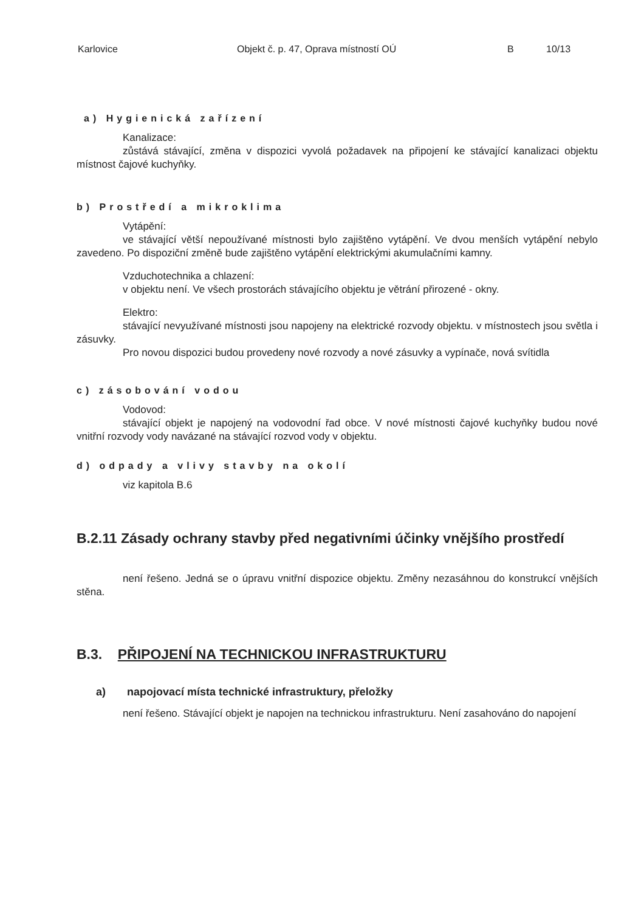Karlovice Objekt č. p. 47, Oprava místností OÚ B 10/13
a) Hygienická zařízení
Kanalizace:
zůstává stávající, změna v dispozici vyvolá požadavek na připojení ke stávající kanalizaci objektu místnost čajové kuchyňky.
b) Prostředí a mikroklima
Vytápění:
ve stávající větší nepoužívané místnosti bylo zajištěno vytápění. Ve dvou menších vytápění nebylo zavedeno. Po dispoziční změně bude zajištěno vytápění elektrickými akumulačními kamny.
Vzduchotechnika a chlazení:
v objektu není. Ve všech prostorách stávajícího objektu je větrání přirozené - okny.
Elektro:
stávající nevyužívané místnosti jsou napojeny na elektrické rozvody objektu. v místnostech jsou světla i zásuvky.
Pro novou dispozici budou provedeny nové rozvody a nové zásuvky a vypínače, nová svítidla
c) zásobování vodou
Vodovod:
stávající objekt je napojený na vodovodní řad obce. V nové místnosti čajové kuchyňky budou nové vnitřní rozvody vody navázané na stávající rozvod vody v objektu.
d) odpady a vlivy stavby na okolí
viz kapitola B.6
B.2.11 Zásady ochrany stavby před negativními účinky vnějšího prostředí
není řešeno. Jedná se o úpravu vnitřní dispozice objektu. Změny nezasáhnou do konstrukcí vnějších stěna.
B.3. PŘIPOJENÍ NA TECHNICKOU INFRASTRUKTURU
a) napojovací místa technické infrastruktury, přeložky
není řešeno. Stávající objekt je napojen na technickou infrastrukturu. Není zasahováno do napojení